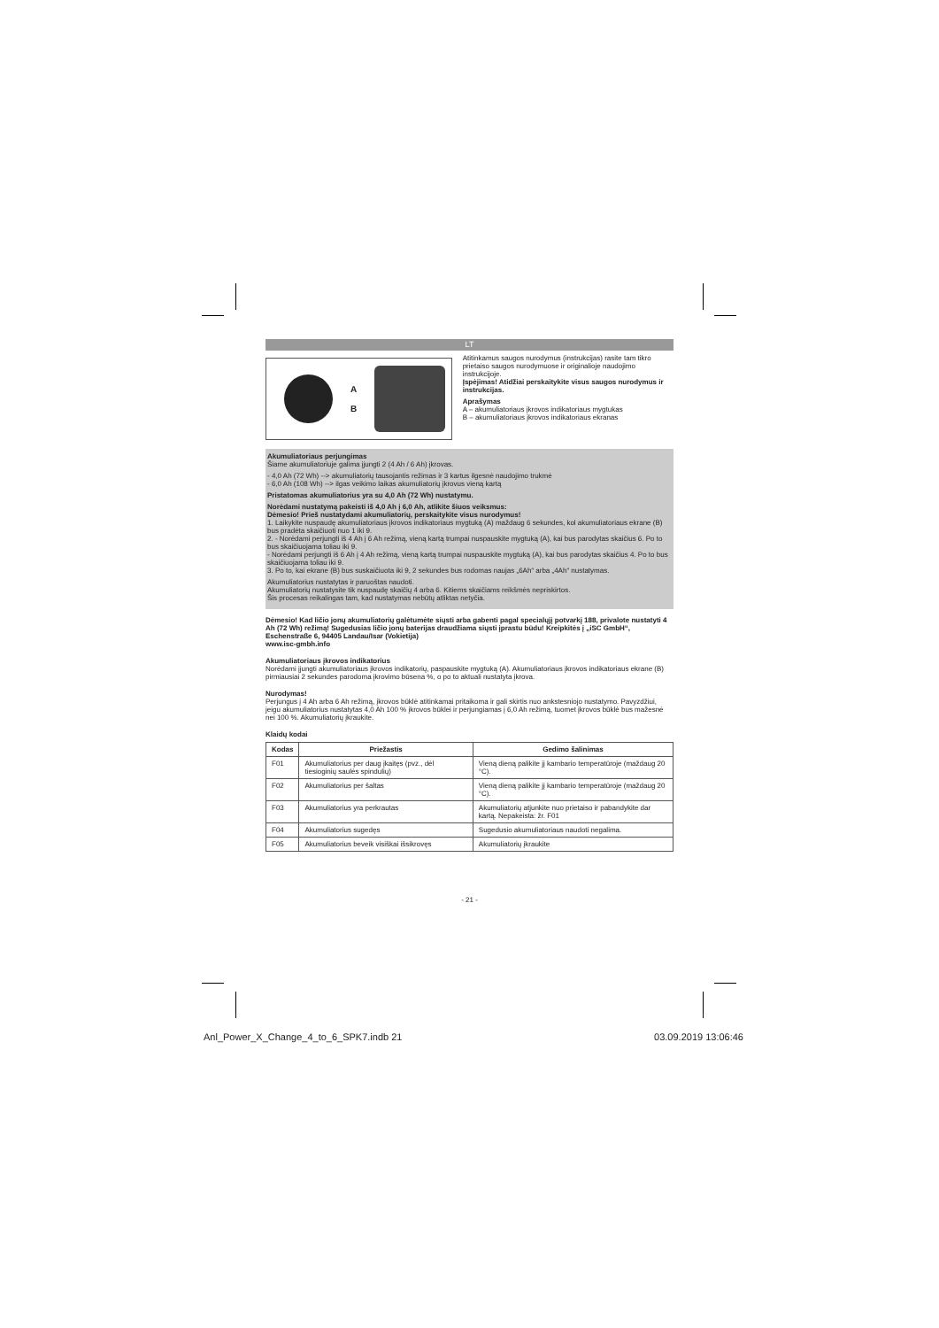LT
A
B
Atitinkamus saugos nurodymus (instrukcijas) rasite tam tikro prietaiso saugos nurodymuose ir originalioje naudojimo instrukcijoje.
Įspėjimas! Atidžiai perskaitykite visus saugos nurodymus ir instrukcijas.
Aprašymas
A – akumuliatoriaus įkrovos indikatoriaus mygtukas
B – akumuliatoriaus įkrovos indikatoriaus ekranas
Akumuliatoriaus perjungimas
Šiame akumuliatoriuje galima įjungti 2 (4 Ah / 6 Ah) įkrovas.
- 4,0 Ah (72 Wh) --> akumuliatorių tausojantis režimas ir 3 kartus ilgesnė naudojimo trukmė
- 6,0 Ah (108 Wh) --> ilgas veikimo laikas akumuliatorių įkrovus vieną kartą
Pristatomas akumuliatorius yra su 4,0 Ah (72 Wh) nustatymu.
Norėdami nustatymą pakeisti iš 4,0 Ah į 6,0 Ah, atlikite šiuos veiksmus:
Dėmesio! Prieš nustatydami akumuliatorių, perskaitykite visus nurodymus!
1. Laikykite nuspaudę akumuliatoriaus įkrovos indikatoriaus mygtuką (A) maždaug 6 sekundes, kol akumuliatoriaus ekrane (B) bus pradėta skaičiuoti nuo 1 iki 9.
2. - Norėdami perjungti iš 4 Ah į 6 Ah režimą, vieną kartą trumpai nuspauskite mygtuką (A), kai bus parodytas skaičius 6. Po to bus skaičiuojama toliau iki 9.
- Norėdami perjungti iš 6 Ah į 4 Ah režimą, vieną kartą trumpai nuspauskite mygtuką (A), kai bus parodytas skaičius 4. Po to bus skaičiuojama toliau iki 9.
3. Po to, kai ekrane (B) bus suskaičiuota iki 9, 2 sekundes bus rodomas naujas „6Ah“ arba „4Ah“ nustatymas.
Akumuliatorius nustatytas ir paruoštas naudoti.
Akumuliatorių nustatysite tik nuspaudę skaičių 4 arba 6. Kitiems skaičiams reikšmės nepriskirtos.
Šis procesas reikalingas tam, kad nustatymas nebūtų atliktas netyčia.
Dėmesio! Kad ličio jonų akumuliatorių galėtumėte siųsti arba gabenti pagal specialųjį potvarkį 188, privalote nustatyti 4 Ah (72 Wh) režimą! Sugedusias ličio jonų baterijas draudžiama siųsti įprastu būdu! Kreipkitės į „iSC GmbH“, Eschenstraße 6, 94405 Landau/Isar (Vokietija)
www.isc-gmbh.info
Akumuliatoriaus įkrovos indikatorius
Norėdami įjungti akumuliatoriaus įkrovos indikatorių, paspauskite mygtuką (A). Akumuliatoriaus įkrovos indikatoriaus ekrane (B) pirmiausiai 2 sekundes parodoma įkrovimo būsena %, o po to aktuali nustatyta įkrova.
Nurodymas!
Perjungus į 4 Ah arba 6 Ah režimą, įkrovos būklė atitinkamai pritaikoma ir gali skirtis nuo ankstesniojo nustatymo. Pavyzdžiui, jeigu akumuliatorius nustatytas 4,0 Ah 100 % įkrovos būklei ir perjungiamas į 6,0 Ah režimą, tuomet įkrovos būklė bus mažesnė nei 100 %. Akumuliatorių įkraukite.
Klaidų kodai
| Kodas | Priežastis | Gedimo šalinimas |
| --- | --- | --- |
| F01 | Akumuliatorius per daug įkaitęs (pvz., dėl tiesioginių saulės spindulių) | Vieną dieną palikite jį kambario temperatūroje (maždaug 20 °C). |
| F02 | Akumuliatorius per šaltas | Vieną dieną palikite jį kambario temperatūroje (maždaug 20 °C). |
| F03 | Akumuliatorius yra perkrautas | Akumuliatorių atjunkite nuo prietaiso ir pabandykite dar kartą. Nepakeista: žr. F01 |
| F04 | Akumuliatorius sugedęs | Sugedusio akumuliatoriaus naudoti negalima. |
| F05 | Akumuliatorius beveik visiškai išsikrovęs | Akumuliatorių įkraukite |
- 21 -
Anl_Power_X_Change_4_to_6_SPK7.indb 21 03.09.2019 13:06:46